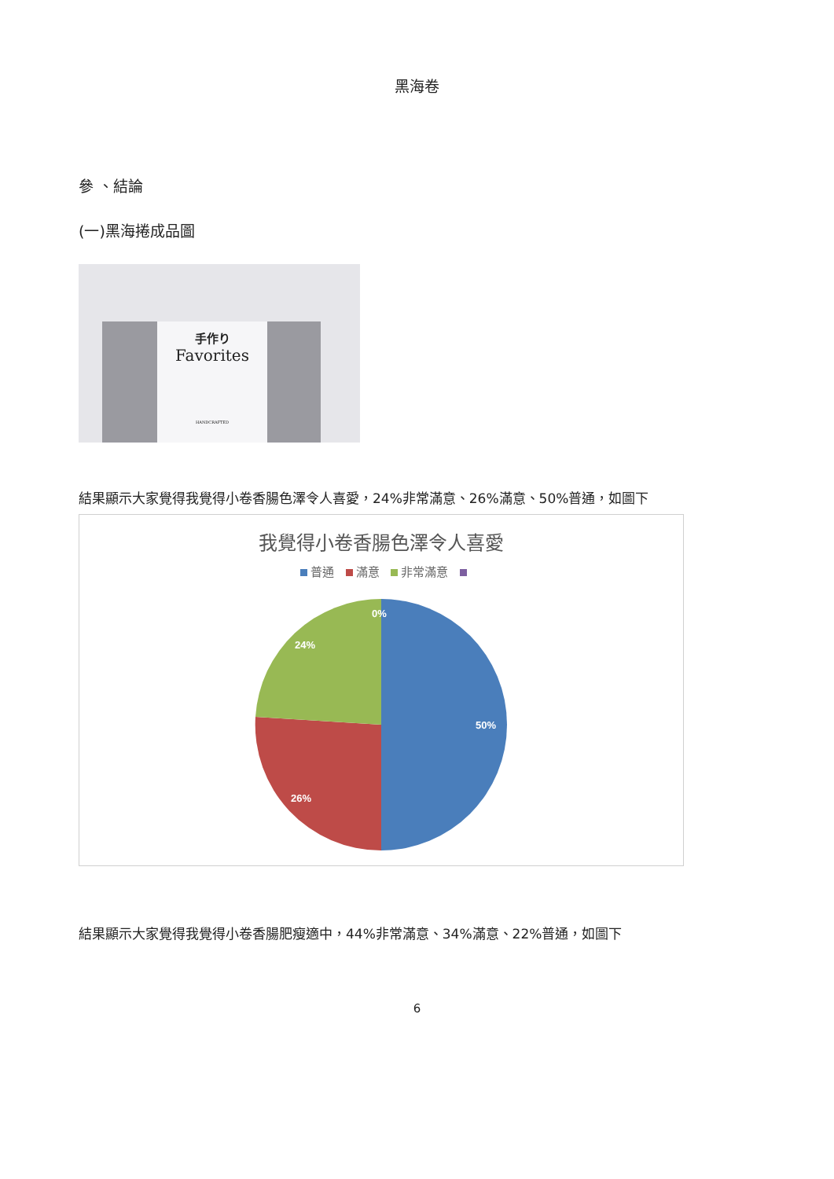黑海卷
參 、結論
(一)黑海捲成品圖
手作り
Favorites
HANDCRAFTED
結果顯示大家覺得我覺得小卷香腸色澤令人喜愛，24%非常滿意、26%滿意、50%普通，如圖下
我覺得小卷香腸色澤令人喜愛
普通 滿意 非常滿意
0%
24%
50%
26%
結果顯示大家覺得我覺得小卷香腸肥瘦適中，44%非常滿意、34%滿意、22%普通，如圖下
6